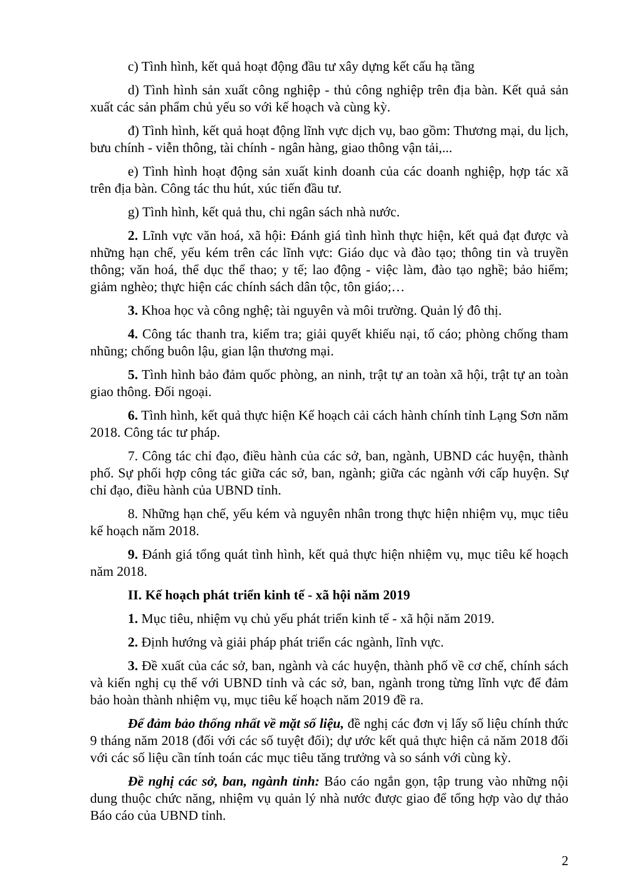c) Tình hình, kết quả hoạt động đầu tư xây dựng kết cấu hạ tầng
d) Tình hình sản xuất công nghiệp - thủ công nghiệp trên địa bàn. Kết quả sản xuất các sản phẩm chủ yếu so với kế hoạch và cùng kỳ.
đ) Tình hình, kết quả hoạt động lĩnh vực dịch vụ, bao gồm: Thương mại, du lịch, bưu chính - viễn thông, tài chính - ngân hàng, giao thông vận tải,...
e) Tình hình hoạt động sản xuất kinh doanh của các doanh nghiệp, hợp tác xã trên địa bàn. Công tác thu hút, xúc tiến đầu tư.
g) Tình hình, kết quả thu, chi ngân sách nhà nước.
2. Lĩnh vực văn hoá, xã hội: Đánh giá tình hình thực hiện, kết quả đạt được và những hạn chế, yếu kém trên các lĩnh vực: Giáo dục và đào tạo; thông tin và truyền thông; văn hoá, thể dục thể thao; y tế; lao động - việc làm, đào tạo nghề; bảo hiểm; giảm nghèo; thực hiện các chính sách dân tộc, tôn giáo;…
3. Khoa học và công nghệ; tài nguyên và môi trường. Quản lý đô thị.
4. Công tác thanh tra, kiểm tra; giải quyết khiếu nại, tố cáo; phòng chống tham nhũng; chống buôn lậu, gian lận thương mại.
5. Tình hình bảo đảm quốc phòng, an ninh, trật tự an toàn xã hội, trật tự an toàn giao thông. Đối ngoại.
6. Tình hình, kết quả thực hiện Kế hoạch cải cách hành chính tỉnh Lạng Sơn năm 2018. Công tác tư pháp.
7. Công tác chỉ đạo, điều hành của các sở, ban, ngành, UBND các huyện, thành phố. Sự phối hợp công tác giữa các sở, ban, ngành; giữa các ngành với cấp huyện. Sự chỉ đạo, điều hành của UBND tỉnh.
8. Những hạn chế, yếu kém và nguyên nhân trong thực hiện nhiệm vụ, mục tiêu kế hoạch năm 2018.
9. Đánh giá tổng quát tình hình, kết quả thực hiện nhiệm vụ, mục tiêu kế hoạch năm 2018.
II. Kế hoạch phát triển kinh tế - xã hội năm 2019
1. Mục tiêu, nhiệm vụ chủ yếu phát triển kinh tế - xã hội năm 2019.
2. Định hướng và giải pháp phát triển các ngành, lĩnh vực.
3. Đề xuất của các sở, ban, ngành và các huyện, thành phố về cơ chế, chính sách và kiến nghị cụ thể với UBND tỉnh và các sở, ban, ngành trong từng lĩnh vực để đảm bảo hoàn thành nhiệm vụ, mục tiêu kế hoạch năm 2019 đề ra.
Để đảm bảo thống nhất về mặt số liệu, đề nghị các đơn vị lấy số liệu chính thức 9 tháng năm 2018 (đối với các số tuyệt đối); dự ước kết quả thực hiện cả năm 2018 đối với các số liệu cần tính toán các mục tiêu tăng trưởng và so sánh với cùng kỳ.
Đề nghị các sở, ban, ngành tỉnh: Báo cáo ngắn gọn, tập trung vào những nội dung thuộc chức năng, nhiệm vụ quản lý nhà nước được giao để tổng hợp vào dự thảo Báo cáo của UBND tỉnh.
2